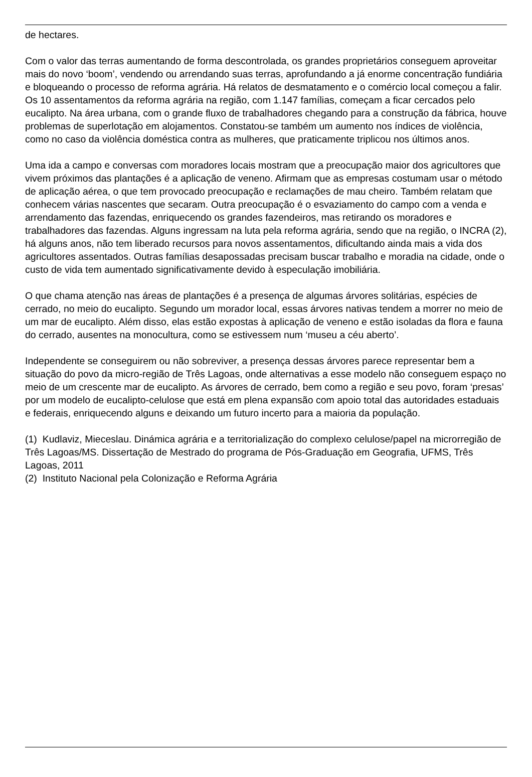de hectares.
Com o valor das terras aumentando de forma descontrolada, os grandes proprietários conseguem aproveitar mais do novo ‘boom’, vendendo ou arrendando suas terras, aprofundando a já enorme concentração fundiária e bloqueando o processo de reforma agrária. Há relatos de desmatamento e o comércio local começou a falir. Os 10 assentamentos da reforma agrária na região, com 1.147 famílias, começam a ficar cercados pelo eucalipto. Na área urbana, com o grande fluxo de trabalhadores chegando para a construção da fábrica, houve problemas de superlotação em alojamentos. Constatou-se também um aumento nos índices de violência, como no caso da violência doméstica contra as mulheres, que praticamente triplicou nos últimos anos.
Uma ida a campo e conversas com moradores locais mostram que a preocupação maior dos agricultores que vivem próximos das plantações é a aplicação de veneno. Afirmam que as empresas costumam usar o método de aplicação aérea, o que tem provocado preocupação e reclamações de mau cheiro. Também relatam que conhecem várias nascentes que secaram. Outra preocupação é o esvaziamento do campo com a venda e arrendamento das fazendas, enriquecendo os grandes fazendeiros, mas retirando os moradores e trabalhadores das fazendas. Alguns ingressam na luta pela reforma agrária, sendo que na região, o INCRA (2), há alguns anos, não tem liberado recursos para novos assentamentos, dificultando ainda mais a vida dos agricultores assentados. Outras famílias desapossadas precisam buscar trabalho e moradia na cidade, onde o custo de vida tem aumentado significativamente devido à especulação imobiliária.
O que chama atenção nas áreas de plantações é a presença de algumas árvores solitárias, espécies de cerrado, no meio do eucalipto. Segundo um morador local, essas árvores nativas tendem a morrer no meio de um mar de eucalipto. Além disso, elas estão expostas à aplicação de veneno e estão isoladas da flora e fauna do cerrado, ausentes na monocultura, como se estivessem num ‘museu a céu aberto’.
Independente se conseguirem ou não sobreviver, a presença dessas árvores parece representar bem a situação do povo da micro-região de Três Lagoas, onde alternativas a esse modelo não conseguem espaço no meio de um crescente mar de eucalipto. As árvores de cerrado, bem como a região e seu povo, foram ‘presas’ por um modelo de eucalipto-celulose que está em plena expansão com apoio total das autoridades estaduais e federais, enriquecendo alguns e deixando um futuro incerto para a maioria da população.
(1) Kudlaviz, Mieceslau. Dinámica agrária e a territorialização do complexo celulose/papel na microrregião de Três Lagoas/MS. Dissertação de Mestrado do programa de Pós-Graduação em Geografia, UFMS, Três Lagoas, 2011
(2) Instituto Nacional pela Colonização e Reforma Agrária